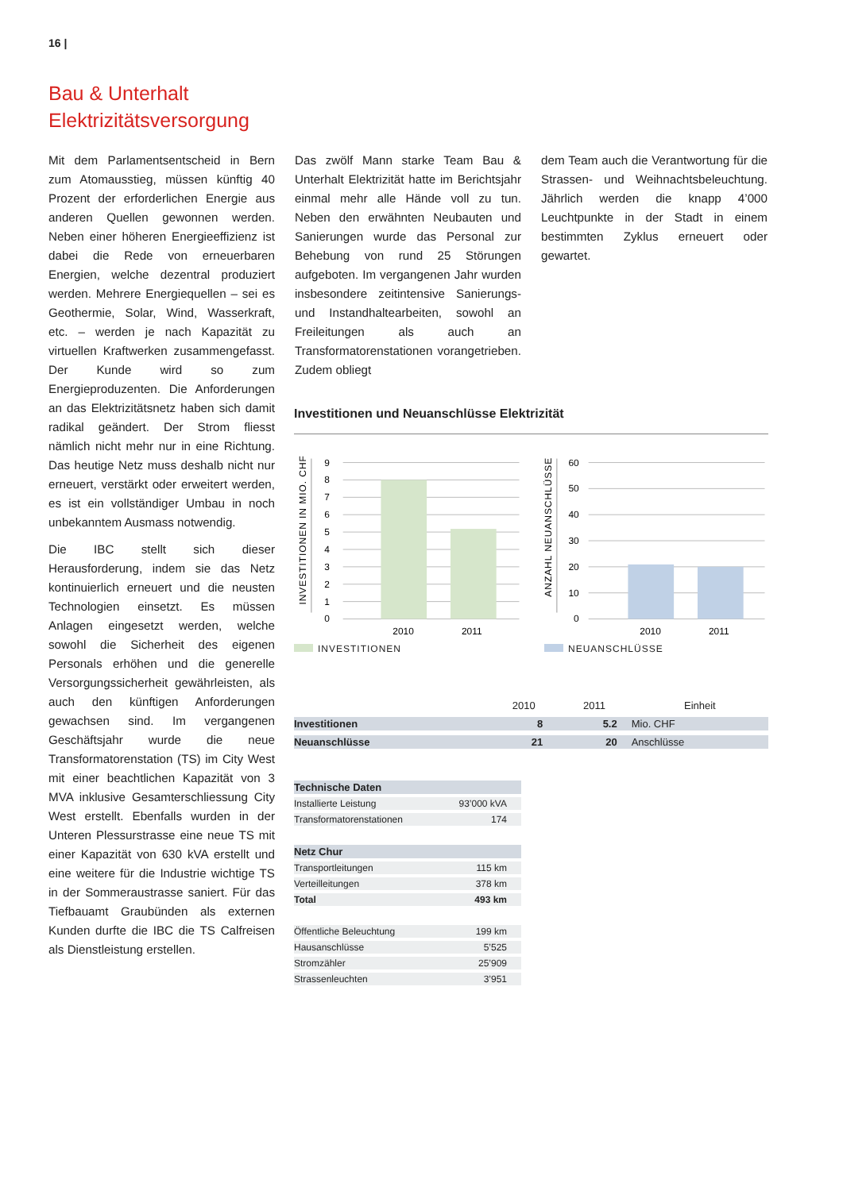16 |
Bau & Unterhalt
Elektrizitätsversorgung
Mit dem Parlamentsentscheid in Bern zum Atomausstieg, müssen künftig 40 Prozent der erforderlichen Energie aus anderen Quellen gewonnen werden. Neben einer höheren Energieeffizienz ist dabei die Rede von erneuerbaren Energien, welche dezentral produziert werden. Mehrere Energiequellen – sei es Geothermie, Solar, Wind, Wasserkraft, etc. – werden je nach Kapazität zu virtuellen Kraftwerken zusammengefasst. Der Kunde wird so zum Energieproduzenten. Die Anforderungen an das Elektrizitätsnetz haben sich damit radikal geändert. Der Strom fliesst nämlich nicht mehr nur in eine Richtung. Das heutige Netz muss deshalb nicht nur erneuert, verstärkt oder erweitert werden, es ist ein vollständiger Umbau in noch unbekanntem Ausmass notwendig.
Die IBC stellt sich dieser Herausforderung, indem sie das Netz kontinuierlich erneuert und die neusten Technologien einsetzt. Es müssen Anlagen eingesetzt werden, welche sowohl die Sicherheit des eigenen Personals erhöhen und die generelle Versorgungssicherheit gewährleisten, als auch den künftigen Anforderungen gewachsen sind. Im vergangenen Geschäftsjahr wurde die neue Transformatorenstation (TS) im City West mit einer beachtlichen Kapazität von 3 MVA inklusive Gesamterschliessung City West erstellt. Ebenfalls wurden in der Unteren Plessurstrasse eine neue TS mit einer Kapazität von 630 kVA erstellt und eine weitere für die Industrie wichtige TS in der Sommeraustrasse saniert. Für das Tiefbauamt Graubünden als externen Kunden durfte die IBC die TS Calfreisen als Dienstleistung erstellen.
Das zwölf Mann starke Team Bau & Unterhalt Elektrizität hatte im Berichtsjahr einmal mehr alle Hände voll zu tun. Neben den erwähnten Neubauten und Sanierungen wurde das Personal zur Behebung von rund 25 Störungen aufgeboten. Im vergangenen Jahr wurden insbesondere zeitintensive Sanierungs- und Instandhaltearbeiten, sowohl an Freileitungen als auch an Transformatorenstationen vorangetrieben. Zudem obliegt
dem Team auch die Verantwortung für die Strassen- und Weihnachtsbeleuchtung. Jährlich werden die knapp 4’000 Leuchtpunkte in der Stadt in einem bestimmten Zyklus erneuert oder gewartet.
Investitionen und Neuanschlüsse Elektrizität
INVESTITIONEN IN MIO. CHF
9
8
7
6
5
4
3
2
1
0
2010
2011
ANZAHL NEUANSCHLÜSSE
60
50
40
30
20
10
0
2010
2011
INVESTITIONEN NEUANSCHLÜSSE
| | 2010 | 2011 | Einheit |
| --- | --- | --- | --- |
| Investitionen | 8 | 5.2 | Mio. CHF |
| Neuanschlüsse | 21 | 20 | Anschlüsse |
| Technische Daten | |
| Installierte Leistung | 93’000 kVA |
| Transformatorenstationen | 174 |
| Netz Chur | |
| Transportleitungen | 115 km |
| Verteilleitungen | 378 km |
| Total | 493 km |
| Öffentliche Beleuchtung | 199 km |
| Hausanschlüsse | 5’525 |
| Stromzähler | 25’909 |
| Strassenleuchten | 3’951 |